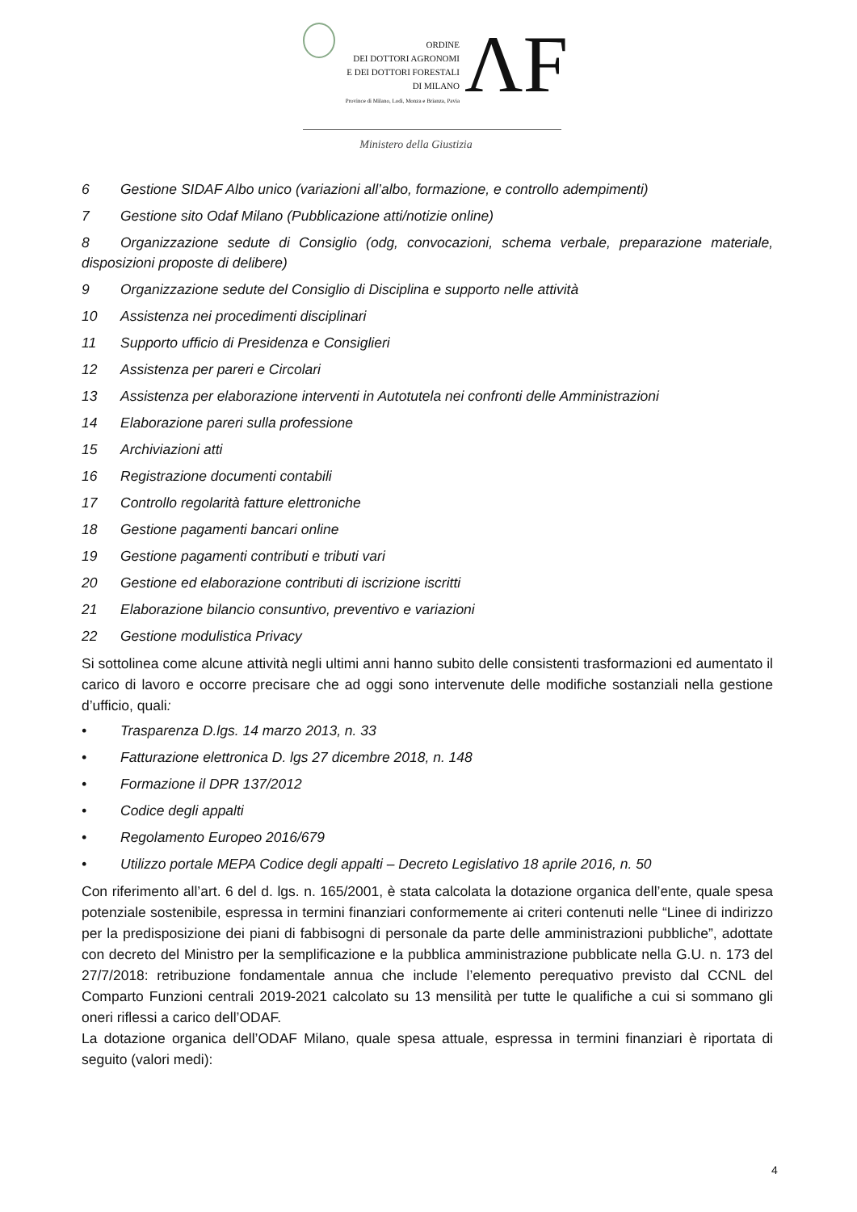ORDINE
DEI DOTTORI AGRONOMI
E DEI DOTTORI FORESTALI
DI MILANO
Province di Milano, Lodi, Monza e Brianza, Pavia
ΛF
Ministero della Giustizia
6 Gestione SIDAF Albo unico (variazioni all’albo, formazione, e controllo adempimenti)
7 Gestione sito Odaf Milano (Pubblicazione atti/notizie online)
8 Organizzazione sedute di Consiglio (odg, convocazioni, schema verbale, preparazione materiale, disposizioni proposte di delibere)
9 Organizzazione sedute del Consiglio di Disciplina e supporto nelle attività
10 Assistenza nei procedimenti disciplinari
11 Supporto ufficio di Presidenza e Consiglieri
12 Assistenza per pareri e Circolari
13 Assistenza per elaborazione interventi in Autotutela nei confronti delle Amministrazioni
14 Elaborazione pareri sulla professione
15 Archiviazioni atti
16 Registrazione documenti contabili
17 Controllo regolarità fatture elettroniche
18 Gestione pagamenti bancari online
19 Gestione pagamenti contributi e tributi vari
20 Gestione ed elaborazione contributi di iscrizione iscritti
21 Elaborazione bilancio consuntivo, preventivo e variazioni
22 Gestione modulistica Privacy
Si sottolinea come alcune attività negli ultimi anni hanno subito delle consistenti trasformazioni ed aumentato il carico di lavoro e occorre precisare che ad oggi sono intervenute delle modifiche sostanziali nella gestione d’ufficio, quali:
• Trasparenza D.lgs. 14 marzo 2013, n. 33
• Fatturazione elettronica D. lgs 27 dicembre 2018, n. 148
• Formazione il DPR 137/2012
• Codice degli appalti
• Regolamento Europeo 2016/679
• Utilizzo portale MEPA Codice degli appalti – Decreto Legislativo 18 aprile 2016, n. 50
Con riferimento all’art. 6 del d. lgs. n. 165/2001, è stata calcolata la dotazione organica dell’ente, quale spesa potenziale sostenibile, espressa in termini finanziari conformemente ai criteri contenuti nelle “Linee di indirizzo per la predisposizione dei piani di fabbisogni di personale da parte delle amministrazioni pubbliche”, adottate con decreto del Ministro per la semplificazione e la pubblica amministrazione pubblicate nella G.U. n. 173 del 27/7/2018: retribuzione fondamentale annua che include l’elemento perequativo previsto dal CCNL del Comparto Funzioni centrali 2019-2021 calcolato su 13 mensilità per tutte le qualifiche a cui si sommano gli oneri riflessi a carico dell’ODAF.
La dotazione organica dell’ODAF Milano, quale spesa attuale, espressa in termini finanziari è riportata di seguito (valori medi):
4